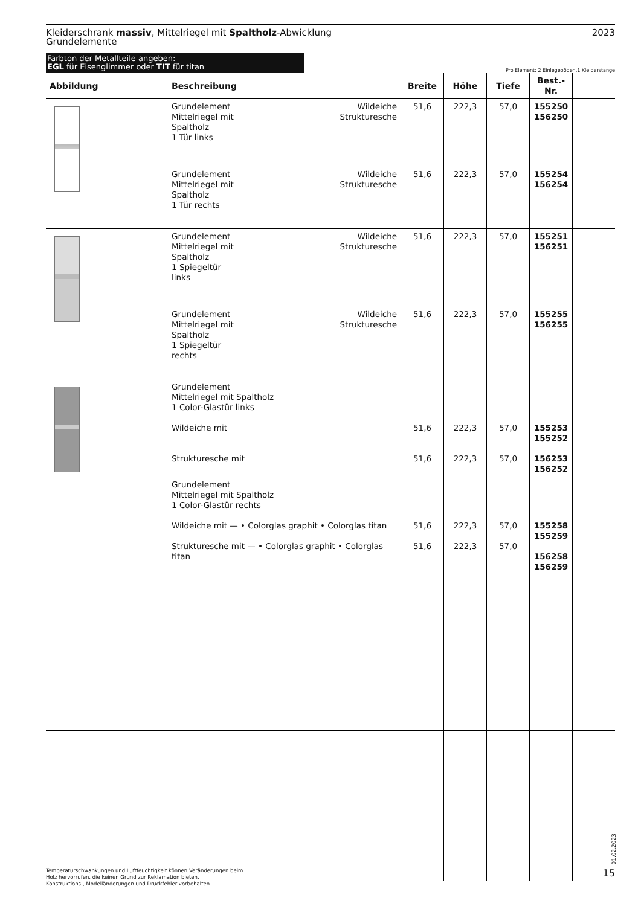Kleiderschrank massiv, Mittelriegel mit Spaltholz-Abwicklung
Grundelemente
2023
Farbton der Metallteile angeben:
EGL für Eisenglimmer oder TIT für titan
Pro Element: 2 Einlegeböden,1 Kleiderstange
| Abbildung | Beschreibung | | Breite | Höhe | Tiefe | Best.-Nr. | |
| --- | --- | --- | --- | --- | --- | --- | --- |
| | Grundelement Mittelriegel mit Spaltholz 1 Tür links | Wildeiche Struktur­esche | 51,6 | 222,3 | 57,0 | 155250 156250 | |
| | Grundelement Mittelriegel mit Spaltholz 1 Tür rechts | Wildeiche Strukturesche | 51,6 | 222,3 | 57,0 | 155254 156254 | |
| | Grundelement Mittelriegel mit Spaltholz 1 Spiegeltür links | Wildeiche Strukturesche | 51,6 | 222,3 | 57,0 | 155251 156251 | |
| | Grundelement Mittelriegel mit Spaltholz 1 Spiegeltür rechts | Wildeiche Strukturesche | 51,6 | 222,3 | 57,0 | 155255 156255 | |
| | Grundelement Mittelriegel mit Spaltholz 1 Color-Glastür links Wildeiche mit Strukturesche mit | | 51,6 51,6 | 222,3 222,3 | 57,0 57,0 | 155253 155252 156253 156252 | |
| | Grundelement Mittelriegel mit Spaltholz 1 Color-Glastür rechts Wildeiche mit — • Colorglas graphit • Colorglas titan Strukturesche mit — • Colorglas graphit • Colorglas titan | | 51,6 51,6 | 222,3 222,3 | 57,0 57,0 | 155258 155259 156258 156259 | |
01.02.2023
Temperaturschwankungen und Luftfeuchtigkeit können Veränderungen beim
Holz hervorrufen, die keinen Grund zur Reklamation bieten.
Konstruktions-, Modelländerungen und Druckfehler vorbehalten.
15